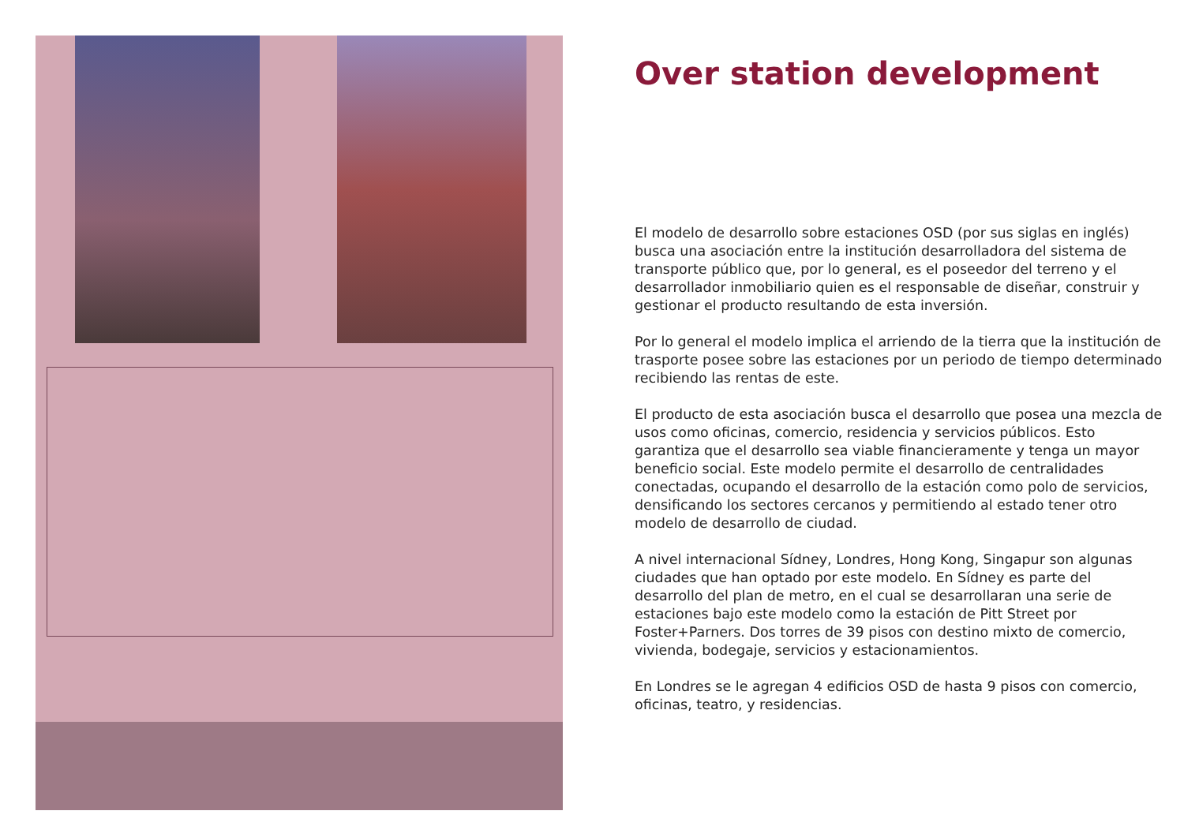Over station development
El modelo de desarrollo sobre estaciones OSD (por sus siglas en inglés) busca una asociación entre la institución desarrolladora del sistema de transporte público que, por lo general, es el poseedor del terreno y el desarrollador inmobiliario quien es el responsable de diseñar, construir y gestionar el producto resultando de esta inversión.
Por lo general el modelo implica el arriendo de la tierra que la institución de trasporte posee sobre las estaciones por un periodo de tiempo determinado recibiendo las rentas de este.
El producto de esta asociación busca el desarrollo que posea una mezcla de usos como oficinas, comercio, residencia y servicios públicos. Esto garantiza que el desarrollo sea viable financieramente y tenga un mayor beneficio social. Este modelo permite el desarrollo de centralidades conectadas, ocupando el desarrollo de la estación como polo de servicios, densificando los sectores cercanos y permitiendo al estado tener otro modelo de desarrollo de ciudad.
A nivel internacional Sídney, Londres, Hong Kong, Singapur son algunas ciudades que han optado por este modelo. En Sídney es parte del desarrollo del plan de metro, en el cual se desarrollaran una serie de estaciones bajo este modelo como la estación de Pitt Street por Foster+Parners. Dos torres de 39 pisos con destino mixto de comercio, vivienda, bodegaje, servicios y estacionamientos.
En Londres se le agregan 4 edificios OSD de hasta 9 pisos con comercio, oficinas, teatro, y residencias.